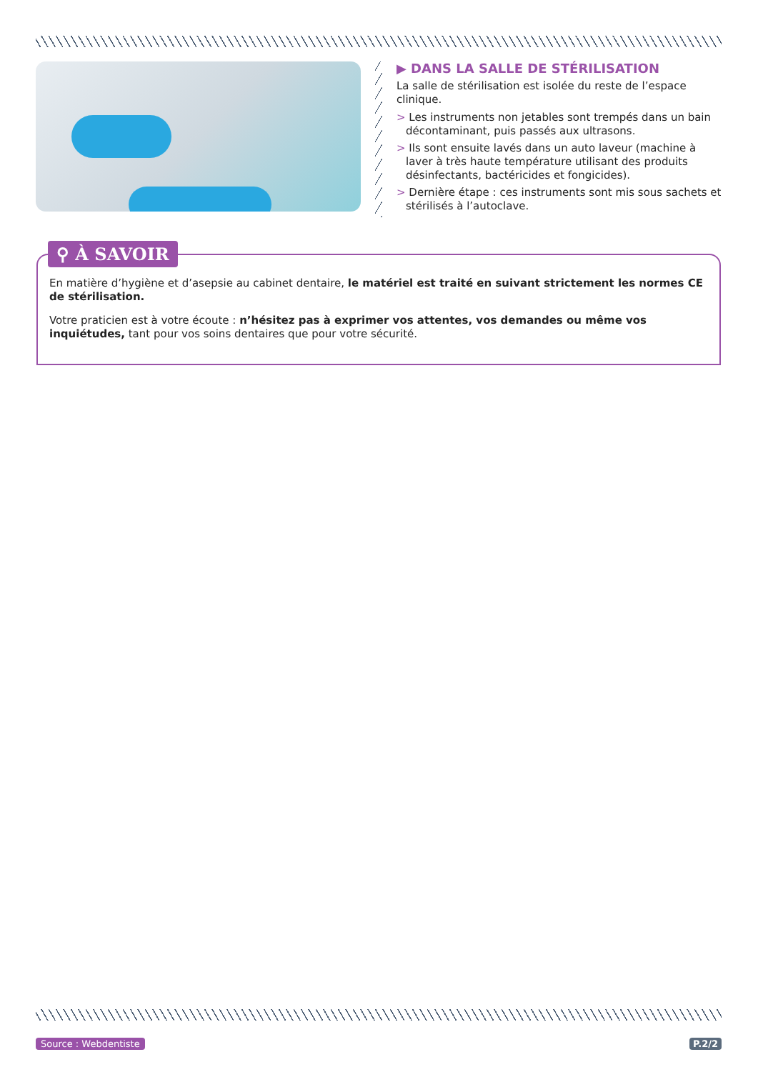▶ DANS LA SALLE DE STÉRILISATION
La salle de stérilisation est isolée du reste de l’espace clinique.
> Les instruments non jetables sont trempés dans un bain décontaminant, puis passés aux ultrasons.
> Ils sont ensuite lavés dans un auto laveur (machine à laver à très haute température utilisant des produits désinfectants, bactéricides et fongicides).
> Dernière étape : ces instruments sont mis sous sachets et stérilisés à l’autoclave.
En matière d’hygiène et d’asepsie au cabinet dentaire, le matériel est traité en suivant strictement les normes CE de stérilisation.
Votre praticien est à votre écoute : n’hésitez pas à exprimer vos attentes, vos demandes ou même vos inquiétudes, tant pour vos soins dentaires que pour votre sécurité.
⚲ À SAVOIR
Source : Webdentiste P.2/2